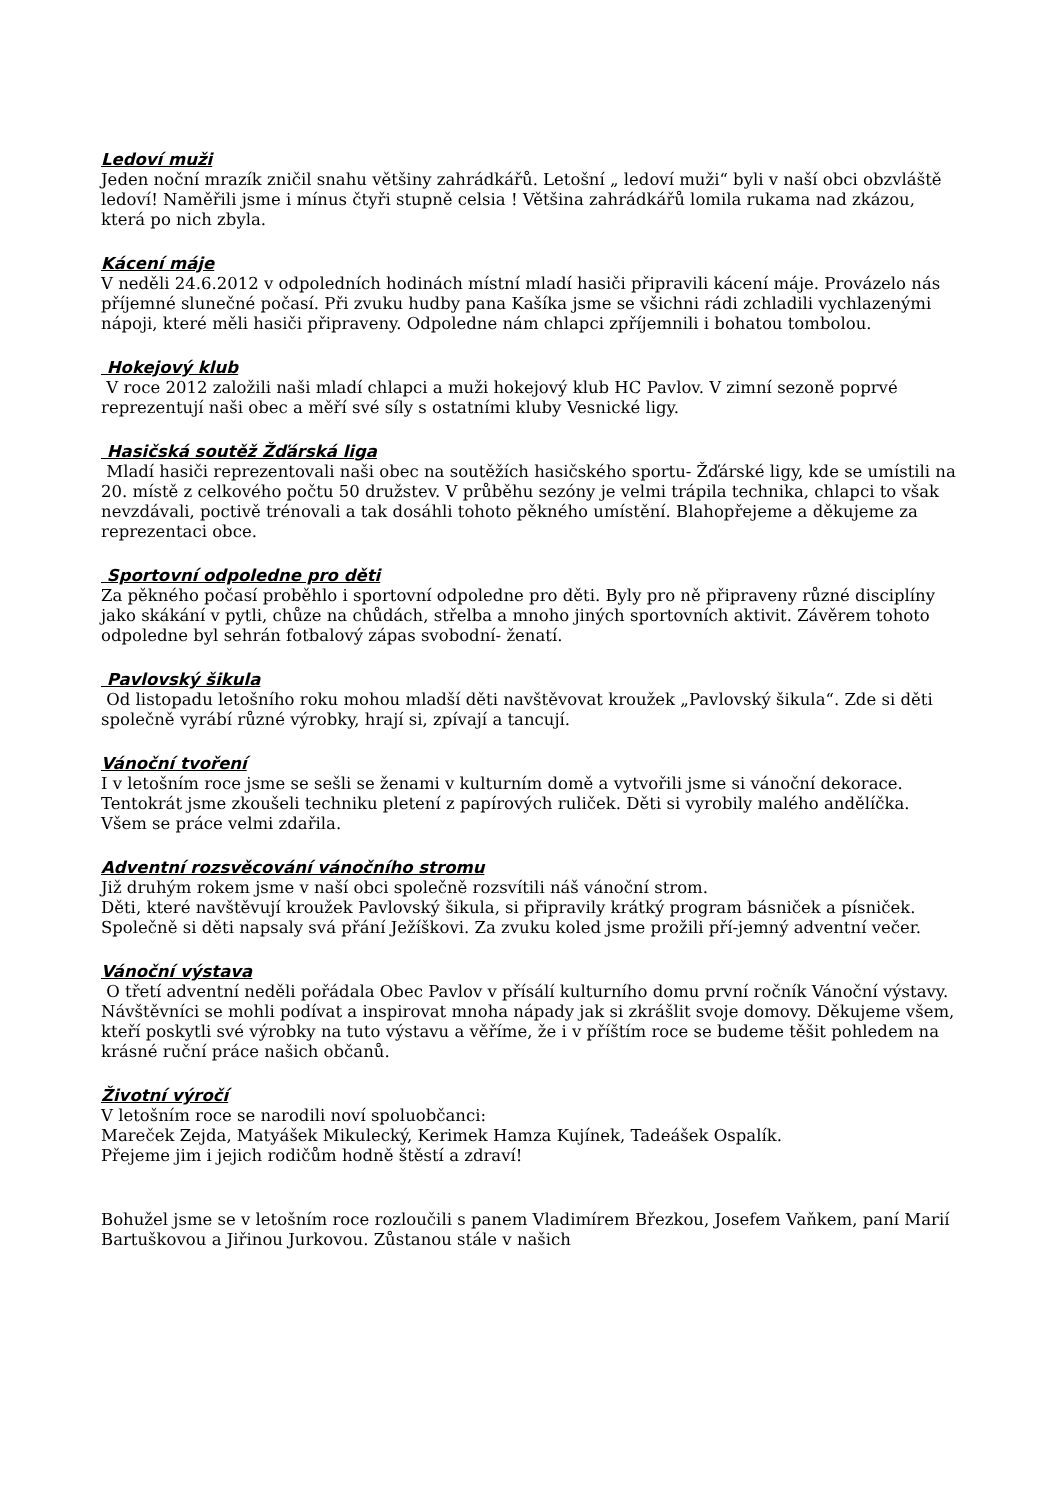Ledoví muži
Jeden noční mrazík zničil snahu většiny zahrádkářů. Letošní „ ledoví muži“ byli v naší obci obzvláště ledoví! Naměřili jsme i mínus čtyři stupně celsia ! Většina zahrádkářů lomila rukama nad zkázou, která po nich zbyla.
Kácení máje
V neděli 24.6.2012 v odpoledních hodinách místní mladí hasiči připravili kácení máje. Provázelo nás příjemné slunečné počasí. Při zvuku hudby pana Kašíka jsme se všichni rádi zchladili vychlazenými nápoji, které měli hasiči připraveny. Odpoledne nám chlapci zpříjemnili i bohatou tombolou.
Hokejový klub
V roce 2012 založili naši mladí chlapci a muži hokejový klub HC Pavlov. V zimní sezoně poprvé reprezentují naši obec a měří své síly s ostatními kluby Vesnické ligy.
Hasičská soutěž Žďárská liga
Mladí hasiči reprezentovali naši obec na soutěžích hasičského sportu- Žďárské ligy, kde se umístili na 20. místě z celkového počtu 50 družstev. V průběhu sezóny je velmi trápila technika, chlapci to však nevzdávali, poctivě trénovali a tak dosáhli tohoto pěkného umístění. Blahopřejeme a děkujeme za reprezentaci obce.
Sportovní odpoledne pro děti
Za pěkného počasí proběhlo i sportovní odpoledne pro děti. Byly pro ně připraveny různé disciplíny jako skákání v pytli, chůze na chůdách, střelba a mnoho jiných sportovních aktivit. Závěrem tohoto odpoledne byl sehrán fotbalový zápas svobodní- ženatí.
Pavlovský šikula
Od listopadu letošního roku mohou mladší děti navštěvovat kroužek „Pavlovský šikula“. Zde si děti společně vyrábí různé výrobky, hrají si, zpívají a tancují.
Vánoční tvoření
I v letošním roce jsme se sešli se ženami v kulturním domě a vytvořili jsme si vánoční dekorace. Tentokrát jsme zkoušeli techniku pletení z papírových ruliček. Děti si vyrobily malého andělíčka. Všem se práce velmi zdařila.
Adventní rozsvěcování vánočního stromu
Již druhým rokem jsme v naší obci společně rozsvítili náš vánoční strom.
Děti, které navštěvují kroužek Pavlovský šikula, si připravily krátký program básniček a písniček. Společně si děti napsaly svá přání Ježíškovi. Za zvuku koled jsme prožili pří-jemný adventní večer.
Vánoční výstava
O třetí adventní neděli pořádala Obec Pavlov v přísálí kulturního domu první ročník Vánoční výstavy. Návštěvníci se mohli podívat a inspirovat mnoha nápady jak si zkrášlit svoje domovy. Děkujeme všem, kteří poskytli své výrobky na tuto výstavu a věříme, že i v příštím roce se budeme těšit pohledem na krásné ruční práce našich občanů.
Životní výročí
V letošním roce se narodili noví spoluobčanci:
Mareček Zejda, Matyášek Mikulecký, Kerimek Hamza Kujínek, Tadeášek Ospalík.
Přejeme jim i jejich rodičům hodně štěstí a zdraví!
Bohužel jsme se v letošním roce rozloučili s panem Vladimírem Březkou, Josefem Vaňkem, paní Marií Bartuškovou a Jiřinou Jurkovou. Zůstanou stále v našich